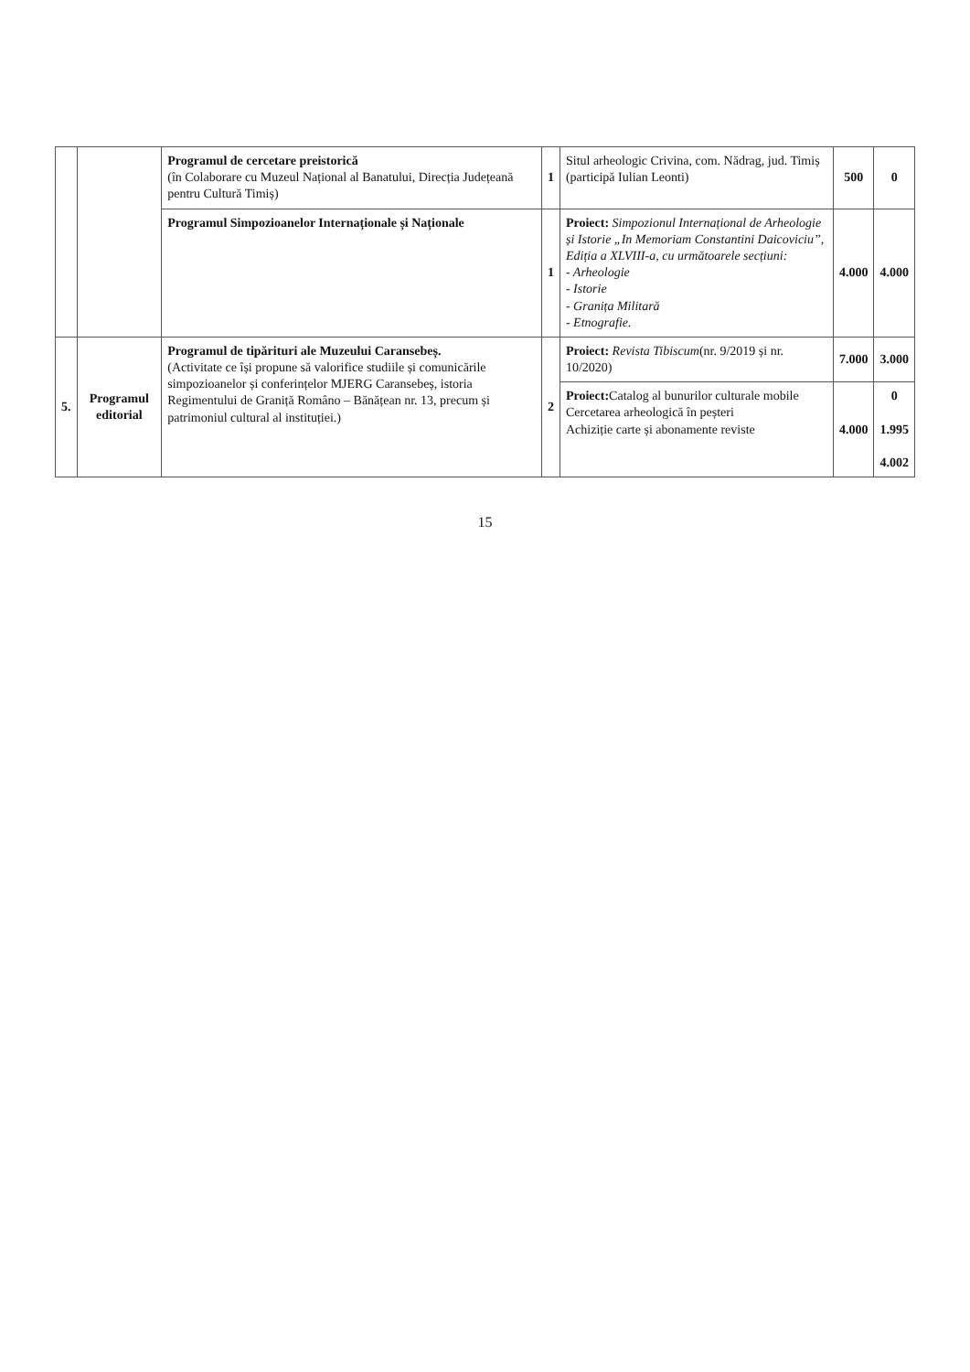| | | Programul de cercetare preistorică (în Colaborare cu Muzeul Național al Banatului, Direcția Județeană pentru Cultură Timiș) | 1 | Situl arheologic Crivina, com. Nădrag, jud. Timiș (participă Iulian Leonti) | 500 | 0 |
| | | Programul Simpozioanelor Internaționale și Naționale | 1 | Proiect: Simpozionul Internațional de Arheologie și Istorie „In Memoriam Constantini Daicoviciu”, Ediția a XLVIII-a, cu următoarele secțiuni: - Arheologie - Istorie - Granița Militară - Etnografie. | 4.000 | 4.000 |
| 5. | Programul editorial | Programul de tipărituri ale Muzeului Caransebeș. (Activitate ce își propune să valorifice studiile și comunicările simpozioanelor și conferințelor MJERG Caransebeș, istoria Regimentului de Graniță Româno – Bănățean nr. 13, precum și patrimoniul cultural al instituției.) | 2 | Proiect: Revista Tibiscum (nr. 9/2019 și nr. 10/2020) | 7.000 | 3.000 |
| | | | | Proiect: Catalog al bunurilor culturale mobile Cercetarea arheologică în peșteri Achiziție carte și abonamente reviste | 4.000 | 0 1.995 4.002 |
15